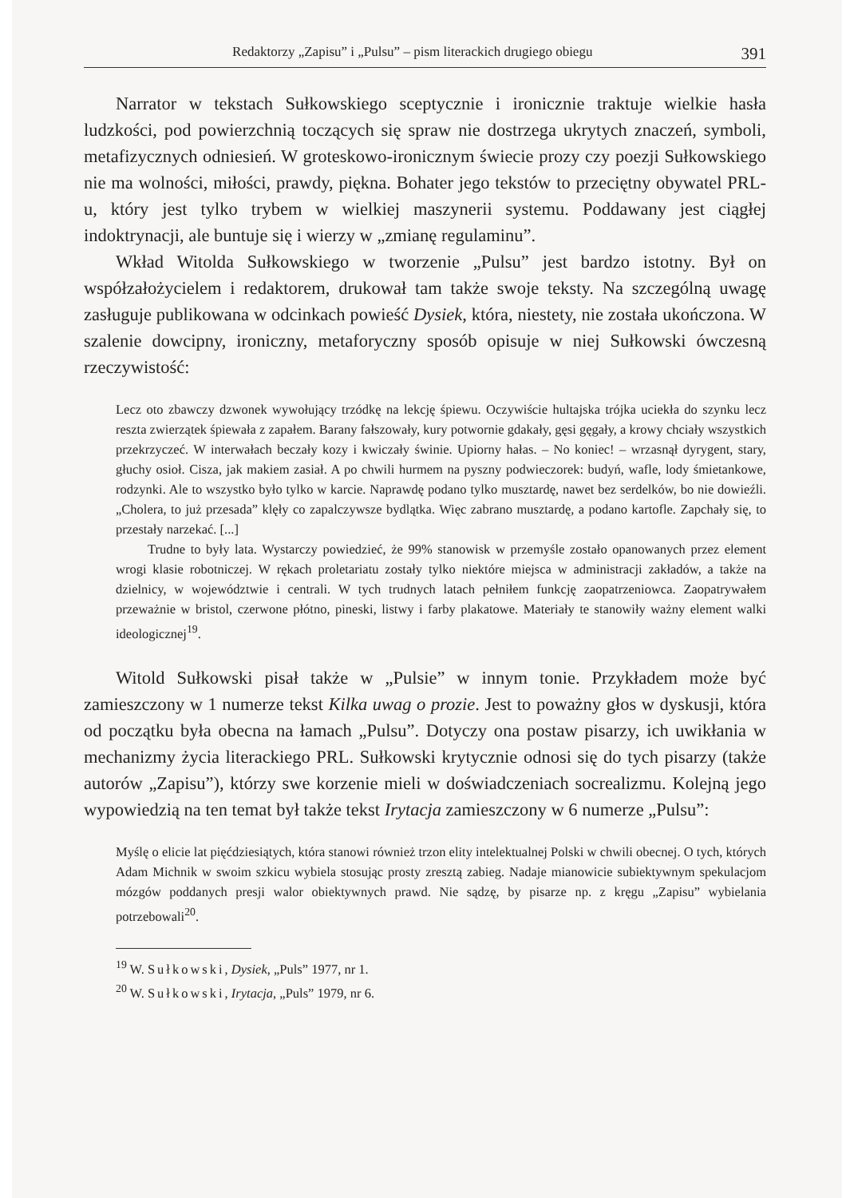Redaktorzy „Zapisu” i „Pulsu” – pism literackich drugiego obiegu 391
Narrator w tekstach Sułkowskiego sceptycznie i ironicznie traktuje wielkie hasła ludzkości, pod powierzchnią toczących się spraw nie dostrzega ukrytych znaczeń, symboli, metafizycznych odniesień. W groteskowo-ironicznym świecie prozy czy poezji Sułkowskiego nie ma wolności, miłości, prawdy, piękna. Bohater jego tekstów to przeciętny obywatel PRL-u, który jest tylko trybem w wielkiej maszynerii systemu. Poddawany jest ciągłej indoktrynacji, ale buntuje się i wierzy w „zmianę regulaminu”.
Wkład Witolda Sułkowskiego w tworzenie „Pulsu” jest bardzo istotny. Był on współzałożycielem i redaktorem, drukował tam także swoje teksty. Na szczególną uwagę zasługuje publikowana w odcinkach powieść Dysiek, która, niestety, nie została ukończona. W szalenie dowcipny, ironiczny, metaforyczny sposób opisuje w niej Sułkowski ówczesną rzeczywistość:
Lecz oto zbawczy dzwonek wywołujący trzódkę na lekcję śpiewu. Oczywiście hultajska trójka uciekła do szynku lecz reszta zwierzątek śpiewała z zapałem. Barany fałszowały, kury potwornie gdakały, gęsi gęgały, a krowy chciały wszystkich przekrzyczeć. W interwałach beczały kozy i kwiczały świnie. Upiorny hałas. – No koniec! – wrzasnął dyrygent, stary, głuchy osioł. Cisza, jak makiem zasiał. A po chwili hurmem na pyszny podwieczorek: budyń, wafle, lody śmietankowe, rodzynki. Ale to wszystko było tylko w karcie. Naprawdę podano tylko musztardę, nawet bez serdelków, bo nie dowieźli. „Cholera, to już przesada” klęły co zapalczywsze bydlątka. Więc zabrano musztardę, a podano kartofle. Zapchały się, to przestały narzekać. [...]
Trudne to były lata. Wystarczy powiedzieć, że 99% stanowisk w przemyśle zostało opanowanych przez element wrogi klasie robotniczej. W rękach proletariatu zostały tylko niektóre miejsca w administracji zakładów, a także na dzielnicy, w województwie i centrali. W tych trudnych latach pełniłem funkcję zaopatrzeniowca. Zaopatrywałem przeważnie w bristol, czerwone płótno, pineski, listwy i farby plakatowe. Materiały te stanowiły ważny element walki ideologicznej<sup>19</sup>.
Witold Sułkowski pisał także w „Pulsie” w innym tonie. Przykładem może być zamieszczony w 1 numerze tekst Kilka uwag o prozie. Jest to poważny głos w dyskusji, która od początku była obecna na łamach „Pulsu”. Dotyczy ona postaw pisarzy, ich uwikłania w mechanizmy życia literackiego PRL. Sułkowski krytycznie odnosi się do tych pisarzy (także autorów „Zapisu”), którzy swe korzenie mieli w doświadczeniach socrealizmu. Kolejną jego wypowiedzią na ten temat był także tekst Irytacja zamieszczony w 6 numerze „Pulsu”:
Myślę o elicie lat pięćdziesiątych, która stanowi również trzon elity intelektualnej Polski w chwili obecnej. O tych, których Adam Michnik w swoim szkicu wybiela stosując prosty zresztą zabieg. Nadaje mianowicie subiektywnym spekulacjom mózgów poddanych presji walor obiektywnych prawd. Nie sądzę, by pisarze np. z kręgu „Zapisu” wybielania potrzebowali<sup>20</sup>.
<sup>19</sup> W. Sułkowski, Dysiek, „Puls” 1977, nr 1.
<sup>20</sup> W. Sułkowski, Irytacja, „Puls” 1979, nr 6.